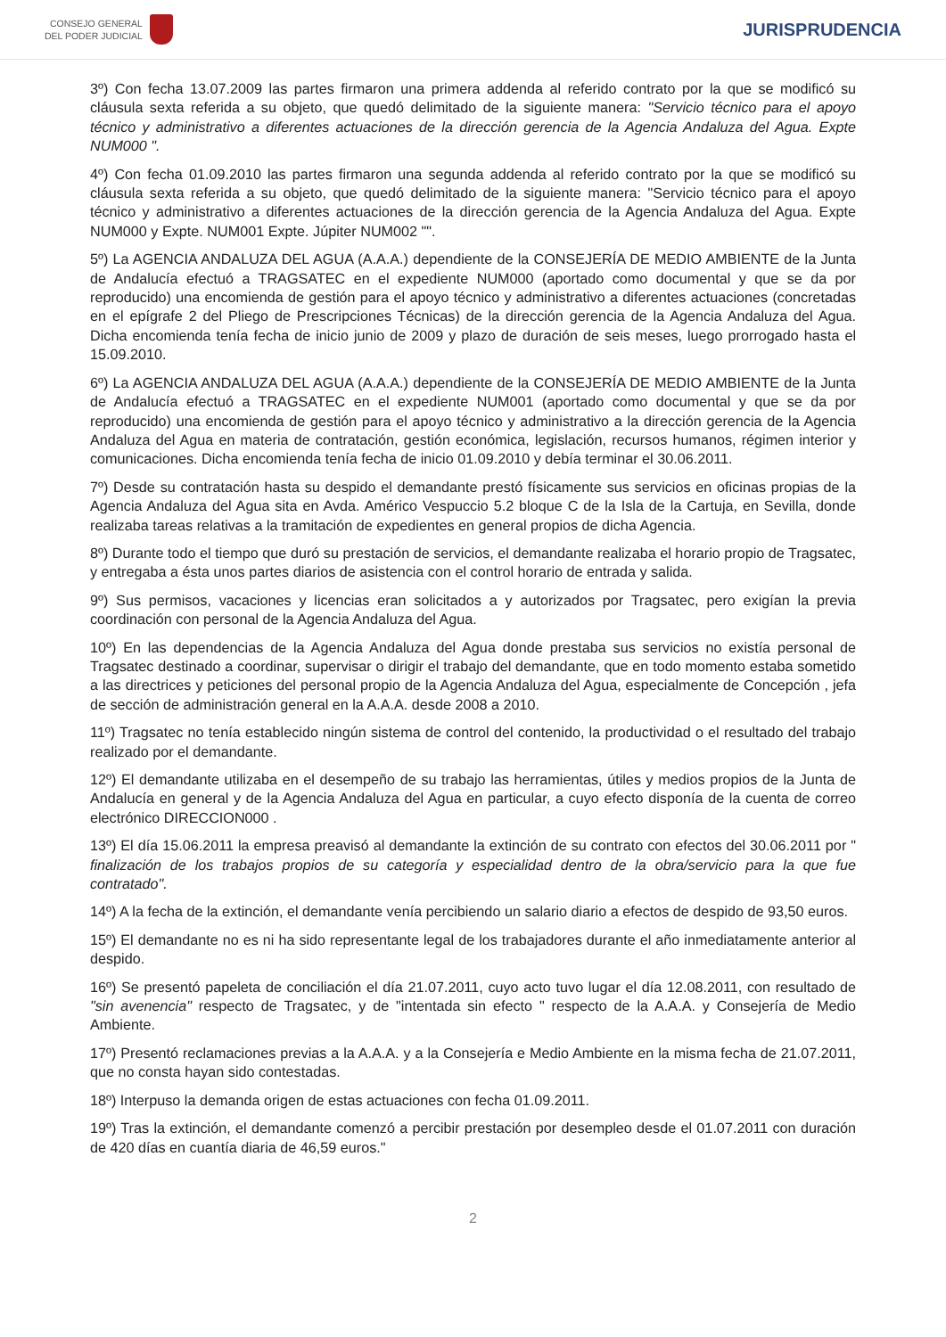CONSEJO GENERAL
DEL PODER JUDICIAL
JURISPRUDENCIA
3º) Con fecha 13.07.2009 las partes firmaron una primera addenda al referido contrato por la que se modificó su cláusula sexta referida a su objeto, que quedó delimitado de la siguiente manera: "Servicio técnico para el apoyo técnico y administrativo a diferentes actuaciones de la dirección gerencia de la Agencia Andaluza del Agua. Expte NUM000 ".
4º) Con fecha 01.09.2010 las partes firmaron una segunda addenda al referido contrato por la que se modificó su cláusula sexta referida a su objeto, que quedó delimitado de la siguiente manera: "Servicio técnico para el apoyo técnico y administrativo a diferentes actuaciones de la dirección gerencia de la Agencia Andaluza del Agua. Expte NUM000 y Expte. NUM001 Expte. Júpiter NUM002 "".
5º) La AGENCIA ANDALUZA DEL AGUA (A.A.A.) dependiente de la CONSEJERÍA DE MEDIO AMBIENTE de la Junta de Andalucía efectuó a TRAGSATEC en el expediente NUM000 (aportado como documental y que se da por reproducido) una encomienda de gestión para el apoyo técnico y administrativo a diferentes actuaciones (concretadas en el epígrafe 2 del Pliego de Prescripciones Técnicas) de la dirección gerencia de la Agencia Andaluza del Agua. Dicha encomienda tenía fecha de inicio junio de 2009 y plazo de duración de seis meses, luego prorrogado hasta el 15.09.2010.
6º) La AGENCIA ANDALUZA DEL AGUA (A.A.A.) dependiente de la CONSEJERÍA DE MEDIO AMBIENTE de la Junta de Andalucía efectuó a TRAGSATEC en el expediente NUM001 (aportado como documental y que se da por reproducido) una encomienda de gestión para el apoyo técnico y administrativo a la dirección gerencia de la Agencia Andaluza del Agua en materia de contratación, gestión económica, legislación, recursos humanos, régimen interior y comunicaciones. Dicha encomienda tenía fecha de inicio 01.09.2010 y debía terminar el 30.06.2011.
7º) Desde su contratación hasta su despido el demandante prestó físicamente sus servicios en oficinas propias de la Agencia Andaluza del Agua sita en Avda. Américo Vespuccio 5.2 bloque C de la Isla de la Cartuja, en Sevilla, donde realizaba tareas relativas a la tramitación de expedientes en general propios de dicha Agencia.
8º) Durante todo el tiempo que duró su prestación de servicios, el demandante realizaba el horario propio de Tragsatec, y entregaba a ésta unos partes diarios de asistencia con el control horario de entrada y salida.
9º) Sus permisos, vacaciones y licencias eran solicitados a y autorizados por Tragsatec, pero exigían la previa coordinación con personal de la Agencia Andaluza del Agua.
10º) En las dependencias de la Agencia Andaluza del Agua donde prestaba sus servicios no existía personal de Tragsatec destinado a coordinar, supervisar o dirigir el trabajo del demandante, que en todo momento estaba sometido a las directrices y peticiones del personal propio de la Agencia Andaluza del Agua, especialmente de Concepción , jefa de sección de administración general en la A.A.A. desde 2008 a 2010.
11º) Tragsatec no tenía establecido ningún sistema de control del contenido, la productividad o el resultado del trabajo realizado por el demandante.
12º) El demandante utilizaba en el desempeño de su trabajo las herramientas, útiles y medios propios de la Junta de Andalucía en general y de la Agencia Andaluza del Agua en particular, a cuyo efecto disponía de la cuenta de correo electrónico DIRECCION000 .
13º) El día 15.06.2011 la empresa preavisó al demandante la extinción de su contrato con efectos del 30.06.2011 por " finalización de los trabajos propios de su categoría y especialidad dentro de la obra/servicio para la que fue contratado".
14º) A la fecha de la extinción, el demandante venía percibiendo un salario diario a efectos de despido de 93,50 euros.
15º) El demandante no es ni ha sido representante legal de los trabajadores durante el año inmediatamente anterior al despido.
16º) Se presentó papeleta de conciliación el día 21.07.2011, cuyo acto tuvo lugar el día 12.08.2011, con resultado de "sin avenencia" respecto de Tragsatec, y de "intentada sin efecto " respecto de la A.A.A. y Consejería de Medio Ambiente.
17º) Presentó reclamaciones previas a la A.A.A. y a la Consejería e Medio Ambiente en la misma fecha de 21.07.2011, que no consta hayan sido contestadas.
18º) Interpuso la demanda origen de estas actuaciones con fecha 01.09.2011.
19º) Tras la extinción, el demandante comenzó a percibir prestación por desempleo desde el 01.07.2011 con duración de 420 días en cuantía diaria de 46,59 euros."
2